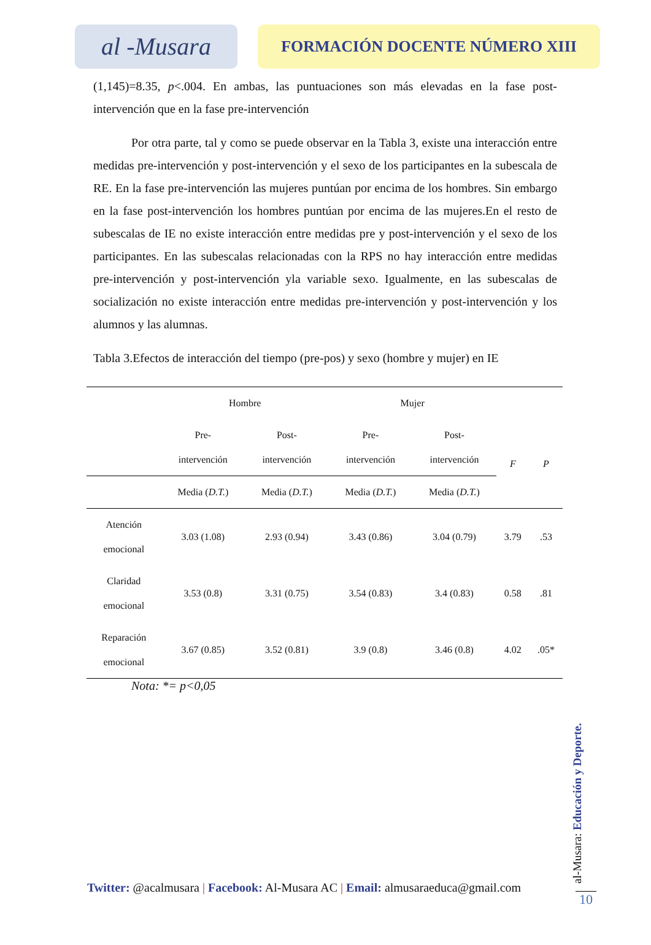al -Musara
FORMACIÓN DOCENTE NÚMERO XIII
(1,145)=8.35, p<.004. En ambas, las puntuaciones son más elevadas en la fase post-intervención que en la fase pre-intervención
Por otra parte, tal y como se puede observar en la Tabla 3, existe una interacción entre medidas pre-intervención y post-intervención y el sexo de los participantes en la subescala de RE. En la fase pre-intervención las mujeres puntúan por encima de los hombres. Sin embargo en la fase post-intervención los hombres puntúan por encima de las mujeres.En el resto de subescalas de IE no existe interacción entre medidas pre y post-intervención y el sexo de los participantes. En las subescalas relacionadas con la RPS no hay interacción entre medidas pre-intervención y post-intervención yla variable sexo. Igualmente, en las subescalas de socialización no existe interacción entre medidas pre-intervención y post-intervención y los alumnos y las alumnas.
Tabla 3.Efectos de interacción del tiempo (pre-pos) y sexo (hombre y mujer) en IE
| | Hombre | | Mujer | | | |
| --- | --- | --- | --- | --- | --- | --- |
| | Pre- intervención | Post- intervención | Pre- intervención | Post- intervención | F | P |
| | Media ( D.T. ) | Media ( D.T. ) | Media ( D.T. ) | Media ( D.T. ) | | |
| Atención emocional | 3.03 (1.08) | 2.93 (0.94) | 3.43 (0.86) | 3.04 (0.79) | 3.79 | .53 |
| Claridad emocional | 3.53 (0.8) | 3.31 (0.75) | 3.54 (0.83) | 3.4 (0.83) | 0.58 | .81 |
| Reparación emocional | 3.67 (0.85) | 3.52 (0.81) | 3.9 (0.8) | 3.46 (0.8) | 4.02 | .05* |
Nota: *= p<0,05
Twitter: @acalmusara | Facebook: Al-Musara AC | Email: almusaraeduca@gmail.com
al-Musara: Educación y Deporte.
10